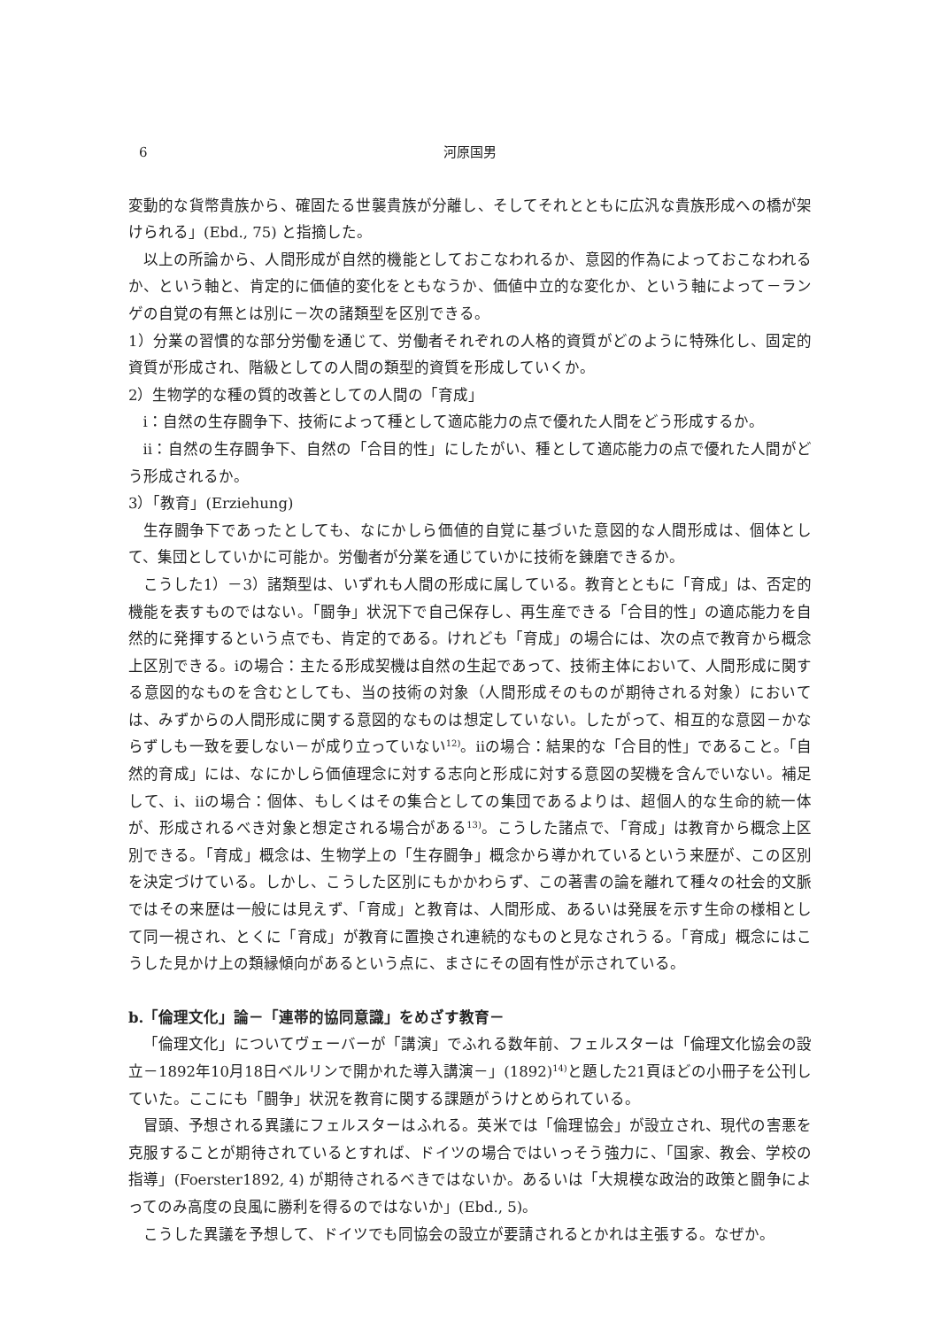6 河原国男
変動的な貨幣貴族から、確固たる世襲貴族が分離し、そしてそれとともに広汎な貴族形成への橋が架けられる」(Ebd., 75) と指摘した。
以上の所論から、人間形成が自然的機能としておこなわれるか、意図的作為によっておこなわれるか、という軸と、肯定的に価値的変化をともなうか、価値中立的な変化か、という軸によって－ランゲの自覚の有無とは別に－次の諸類型を区別できる。
1）分業の習慣的な部分労働を通じて、労働者それぞれの人格的資質がどのように特殊化し、固定的資質が形成され、階級としての人間の類型的資質を形成していくか。
2）生物学的な種の質的改善としての人間の「育成」
ⅰ：自然の生存闘争下、技術によって種として適応能力の点で優れた人間をどう形成するか。
ⅱ：自然の生存闘争下、自然の「合目的性」にしたがい、種として適応能力の点で優れた人間がどう形成されるか。
3）「教育」(Erziehung)
生存闘争下であったとしても、なにかしら価値的自覚に基づいた意図的な人間形成は、個体として、集団としていかに可能か。労働者が分業を通じていかに技術を錬磨できるか。
こうした1）－3）諸類型は、いずれも人間の形成に属している。教育とともに「育成」は、否定的機能を表すものではない。「闘争」状況下で自己保存し、再生産できる「合目的性」の適応能力を自然的に発揮するという点でも、肯定的である。けれども「育成」の場合には、次の点で教育から概念上区別できる。ⅰの場合：主たる形成契機は自然の生起であって、技術主体において、人間形成に関する意図的なものを含むとしても、当の技術の対象（人間形成そのものが期待される対象）においては、みずからの人間形成に関する意図的なものは想定していない。したがって、相互的な意図－かならずしも一致を要しない－が成り立っていない<sup>12)</sup>。ⅱの場合：結果的な「合目的性」であること。「自然的育成」には、なにかしら価値理念に対する志向と形成に対する意図の契機を含んでいない。補足して、ⅰ、ⅱの場合：個体、もしくはその集合としての集団であるよりは、超個人的な生命的統一体が、形成されるべき対象と想定される場合がある<sup>13)</sup>。こうした諸点で、「育成」は教育から概念上区別できる。「育成」概念は、生物学上の「生存闘争」概念から導かれているという来歴が、この区別を決定づけている。しかし、こうした区別にもかかわらず、この著書の論を離れて種々の社会的文脈ではその来歴は一般には見えず、「育成」と教育は、人間形成、あるいは発展を示す生命の様相として同一視され、とくに「育成」が教育に置換され連続的なものと見なされうる。「育成」概念にはこうした見かけ上の類縁傾向があるという点に、まさにその固有性が示されている。
b.「倫理文化」論－「連帯的協同意識」をめざす教育－
「倫理文化」についてヴェーバーが「講演」でふれる数年前、フェルスターは「倫理文化協会の設立－1892年10月18日ベルリンで開かれた導入講演－」(1892)<sup>14)</sup>と題した21頁ほどの小冊子を公刊していた。ここにも「闘争」状況を教育に関する課題がうけとめられている。
冒頭、予想される異議にフェルスターはふれる。英米では「倫理協会」が設立され、現代の害悪を克服することが期待されているとすれば、ドイツの場合ではいっそう強力に、「国家、教会、学校の指導」(Foerster1892, 4) が期待されるべきではないか。あるいは「大規模な政治的政策と闘争によってのみ高度の良風に勝利を得るのではないか」(Ebd., 5)。
こうした異議を予想して、ドイツでも同協会の設立が要請されるとかれは主張する。なぜか。